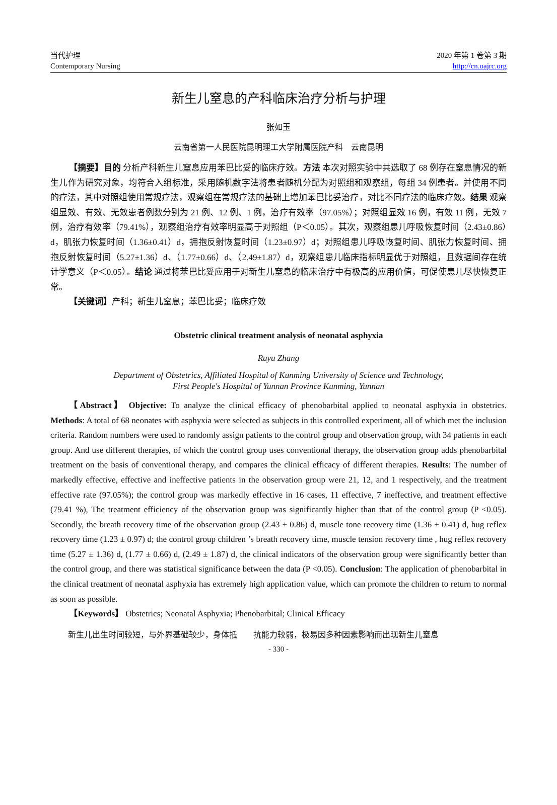当代护理
Contemporary Nursing
2020 年第 1 卷第 3 期
http://cn.oajrc.org
新生儿窒息的产科临床治疗分析与护理
张如玉
云南省第一人民医院昆明理工大学附属医院产科　云南昆明
【摘要】目的 分析产科新生儿窒息应用苯巴比妥的临床疗效。方法 本次对照实验中共选取了 68 例存在窒息情况的新生儿作为研究对象，均符合入组标准，采用随机数字法将患者随机分配为对照组和观察组，每组 34 例患者。并使用不同的疗法，其中对照组使用常规疗法，观察组在常规疗法的基础上增加苯巴比妥治疗，对比不同疗法的临床疗效。结果 观察组显效、有效、无效患者例数分别为 21 例、12 例、1 例，治疗有效率（97.05%）；对照组显效 16 例，有效 11 例，无效 7 例，治疗有效率（79.41%），观察组治疗有效率明显高于对照组（P＜0.05）。其次，观察组患儿呼吸恢复时间（2.43±0.86）d，肌张力恢复时间（1.36±0.41）d，拥抱反射恢复时间（1.23±0.97）d；对照组患儿呼吸恢复时间、肌张力恢复时间、拥抱反射恢复时间（5.27±1.36）d、（1.77±0.66）d、（2.49±1.87）d，观察组患儿临床指标明显优于对照组，且数据间存在统计学意义（P＜0.05）。结论 通过将苯巴比妥应用于对新生儿窒息的临床治疗中有极高的应用价值，可促使患儿尽快恢复正常。
【关键词】产科；新生儿窒息；苯巴比妥；临床疗效
Obstetric clinical treatment analysis of neonatal asphyxia
Ruyu Zhang
Department of Obstetrics, Affiliated Hospital of Kunming University of Science and Technology,
First People's Hospital of Yunnan Province Kunming, Yunnan
【Abstract】 Objective: To analyze the clinical efficacy of phenobarbital applied to neonatal asphyxia in obstetrics. Methods: A total of 68 neonates with asphyxia were selected as subjects in this controlled experiment, all of which met the inclusion criteria. Random numbers were used to randomly assign patients to the control group and observation group, with 34 patients in each group. And use different therapies, of which the control group uses conventional therapy, the observation group adds phenobarbital treatment on the basis of conventional therapy, and compares the clinical efficacy of different therapies. Results: The number of markedly effective, effective and ineffective patients in the observation group were 21, 12, and 1 respectively, and the treatment effective rate (97.05%); the control group was markedly effective in 16 cases, 11 effective, 7 ineffective, and treatment effective (79.41 %), The treatment efficiency of the observation group was significantly higher than that of the control group (P <0.05). Secondly, the breath recovery time of the observation group (2.43 ± 0.86) d, muscle tone recovery time (1.36 ± 0.41) d, hug reflex recovery time (1.23 ± 0.97) d; the control group children ’s breath recovery time, muscle tension recovery time , hug reflex recovery time (5.27 ± 1.36) d, (1.77 ± 0.66) d, (2.49 ± 1.87) d, the clinical indicators of the observation group were significantly better than the control group, and there was statistical significance between the data (P <0.05). Conclusion: The application of phenobarbital in the clinical treatment of neonatal asphyxia has extremely high application value, which can promote the children to return to normal as soon as possible.
【Keywords】 Obstetrics; Neonatal Asphyxia; Phenobarbital; Clinical Efficacy
新生儿出生时间较短，与外界基础较少，身体抵　　抗能力较弱，极易因多种因素影响而出现新生儿窒息
- 330 -